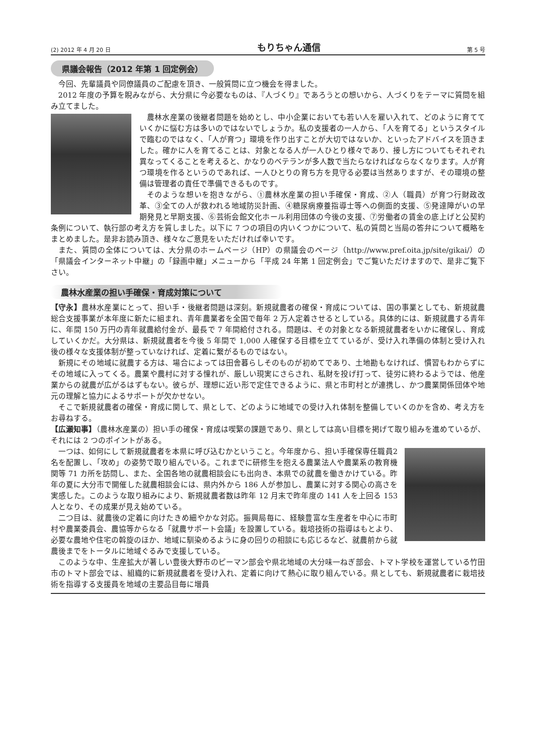(2) 2012 年 4 月 20 日 もりちゃん通信 第 5 号
県議会報告（2012 年第 1 回定例会）
今回、先輩議員や同僚議員のご配慮を頂き、一般質問に立つ機会を得ました。
2012 年度の予算を睨みながら、大分県に今必要なものは、『人づくり』であろうとの想いから、人づくりをテーマに質問を組み立てました。
農林水産業の後継者問題を始めとし、中小企業においても若い人を雇い入れて、どのように育てて いくかに悩む方は多いのではないでしょうか。私の支援者の一人から、「人を育てる」というスタイルで臨むのではなく、「人が育つ」環境を作り出すことが大切ではないか、といったアドバイスを頂きました。確かに人を育てることは、対象となる人が一人ひとり様々であり、接し方についてもそれぞれ異なってくることを考えると、かなりのベテランが多人数で当たらなければならなくなります。人が育つ環境を作るというのであれば、一人ひとりの育ち方を見守る必要は当然ありますが、その環境の整備は管理者の責任で準備できるものです。
そのような想いを抱きながら、①農林水産業の担い手確保・育成、②人（職員）が育つ行財政改革、③全ての人が救われる地域防災計画、④糖尿病療養指導士等への側面的支援、⑤発達障がいの早期発見と早期支援、⑥芸術会館文化ホール利用団体の今後の支援、⑦労働者の賃金の底上げと公契約条例について、執行部の考え方を質しました。以下に 7 つの項目の内いくつかについて、私の質問と当局の答弁について概略をまとめました。是非お読み頂き、様々なご意見をいただければ幸いです。
また、質問の全体については、大分県のホームページ（HP）の県議会のページ（http://www.pref.oita.jp/site/gikai/）の「県議会インターネット中継」の「録画中継」メニューから「平成 24 年第 1 回定例会」でご覧いただけますので、是非ご覧下さい。
農林水産業の担い手確保・育成対策について
【守永】農林水産業にとって、担い手・後継者問題は深刻。新規就農者の確保・育成については、国の事業としても、新規就農総合支援事業が本年度に新たに組まれ、青年農業者を全国で毎年 2 万人定着させるとしている。具体的には、新規就農する青年に、年間 150 万円の青年就農給付金が、最長で 7 年間給付される。問題は、その対象となる新規就農者をいかに確保し、育成していくかだ。大分県は、新規就農者を今後 5 年間で 1,000 人確保する目標を立てているが、受け入れ準備の体制と受け入れ後の様々な支援体制が整っていなければ、定着に繋がるものではない。
新規にその地域に就農する方は、場合によっては田舎暮らしそのものが初めてであり、土地勘もなければ、慣習もわからずにその地域に入ってくる。農業や農村に対する憧れが、厳しい現実にさらされ、私財を投げ打って、徒労に終わるようでは、他産業からの就農が広がるはずもない。彼らが、理想に近い形で定住できるように、県と市町村とが連携し、かつ農業関係団体や地元の理解と協力によるサポートが欠かせない。
そこで新規就農者の確保・育成に関して、県として、どのように地域での受け入れ体制を整備していくのかを含め、考え方をお尋ねする。
【広瀬知事】（農林水産業の）担い手の確保・育成は喫緊の課題であり、県としては高い目標を掲げて取り組みを進めているが、それには 2 つのポイントがある。
一つは、如何にして新規就農者を本県に呼び込むかということ。今年度から、担い手確保専任職員 2 名を配置し、「攻め」の姿勢で取り組んでいる。これまでに研修生を抱える農業法人や農業系の教育機関等 71 カ所を訪問し、また、全国各地の就農相談会にも出向き、本県での就農を働きかけている。昨年の夏に大分市で開催した就農相談会には、県内外から 186 人が参加し、農業に対する関心の高さを実感した。このような取り組みにより、新規就農者数は昨年 12 月末で昨年度の 141 人を上回る 153 人となり、その成果が見え始めている。
二つ目は、就農後の定着に向けたきめ細やかな対応。振興局毎に、経験豊富な生産者を中心に市町村や農業委員会、農協等からなる「就農サポート会議」を設置している。栽培技術の指導はもとより、必要な農地や住宅の斡旋のほか、地域に馴染めるように身の回りの相談にも応じるなど、就農前から就農後までをトータルに地域ぐるみで支援している。
このような中、生産拡大が著しい豊後大野市のピーマン部会や県北地域の大分味一ねぎ部会、トマト学校を運営している竹田市のトマト部会では、組織的に新規就農者を受け入れ、定着に向けて熱心に取り組んでいる。県としても、新規就農者に栽培技術を指導する支援員を地域の主要品目毎に増員